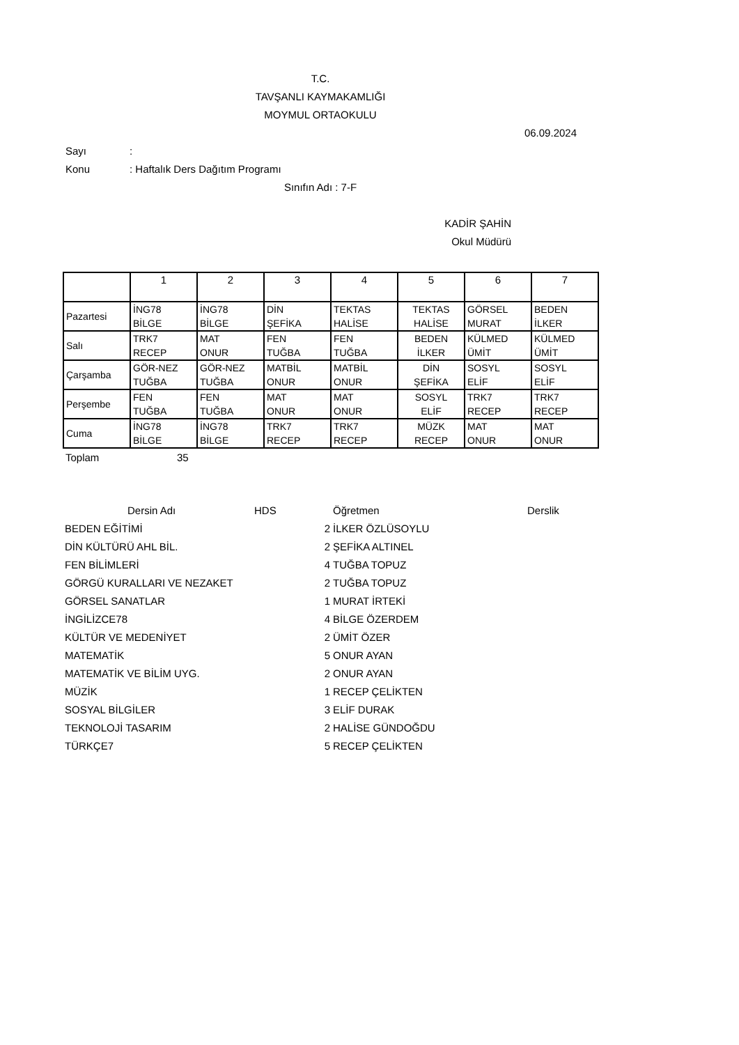T.C.
TAVŞANLI KAYMAKAMLIĞI
MOYMUL ORTAOKULU
06.09.2024
Sayı:
Konu: Haftalık Ders Dağıtım Programı
Sınıfın Adı : 7-F
KADİR ŞAHİN
Okul Müdürü
| | 1 | 2 | 3 | 4 | 5 | 6 | 7 |
| Pazartesi | İNG78 BİLGE | İNG78 BİLGE | DİN ŞEFİKA | TEKTAS HALİSE | TEKTAS HALİSE | GÖRSEL MURAT | BEDEN İLKER |
| Salı | TRK7 RECEP | MAT ONUR | FEN TUĞBA | FEN TUĞBA | BEDEN İLKER | KÜLMED ÜMİT | KÜLMED ÜMİT |
| Çarşamba | GÖR-NEZ TUĞBA | GÖR-NEZ TUĞBA | MATBİL ONUR | MATBİL ONUR | DİN ŞEFİKA | SOSYL ELİF | SOSYL ELİF |
| Perşembe | FEN TUĞBA | FEN TUĞBA | MAT ONUR | MAT ONUR | SOSYL ELİF | TRK7 RECEP | TRK7 RECEP |
| Cuma | İNG78 BİLGE | İNG78 BİLGE | TRK7 RECEP | TRK7 RECEP | MÜZK RECEP | MAT ONUR | MAT ONUR |
Toplam 35
| Dersin Adı | HDS | | Öğretmen | Derslik |
| --- | --- | --- | --- | --- |
| BEDEN EĞİTİMİ | | 2 | İLKER ÖZLÜSOYLU | |
| DİN KÜLTÜRÜ AHL BİL. | | 2 | ŞEFİKA ALTINEL | |
| FEN BİLİMLERİ | | 4 | TUĞBA TOPUZ | |
| GÖRGÜ KURALLARI VE NEZAKET | | 2 | TUĞBA TOPUZ | |
| GÖRSEL SANATLAR | | 1 | MURAT İRTEKİ | |
| İNGİLİZCE78 | | 4 | BİLGE ÖZERDEM | |
| KÜLTÜR VE MEDENİYET | | 2 | ÜMİT ÖZER | |
| MATEMATİK | | 5 | ONUR AYAN | |
| MATEMATİK VE BİLİM UYG. | | 2 | ONUR AYAN | |
| MÜZİK | | 1 | RECEP ÇELİKTEN | |
| SOSYAL BİLGİLER | | 3 | ELİF DURAK | |
| TEKNOLOJİ TASARIM | | 2 | HALİSE GÜNDOĞDU | |
| TÜRKÇE7 | | 5 | RECEP ÇELİKTEN | |